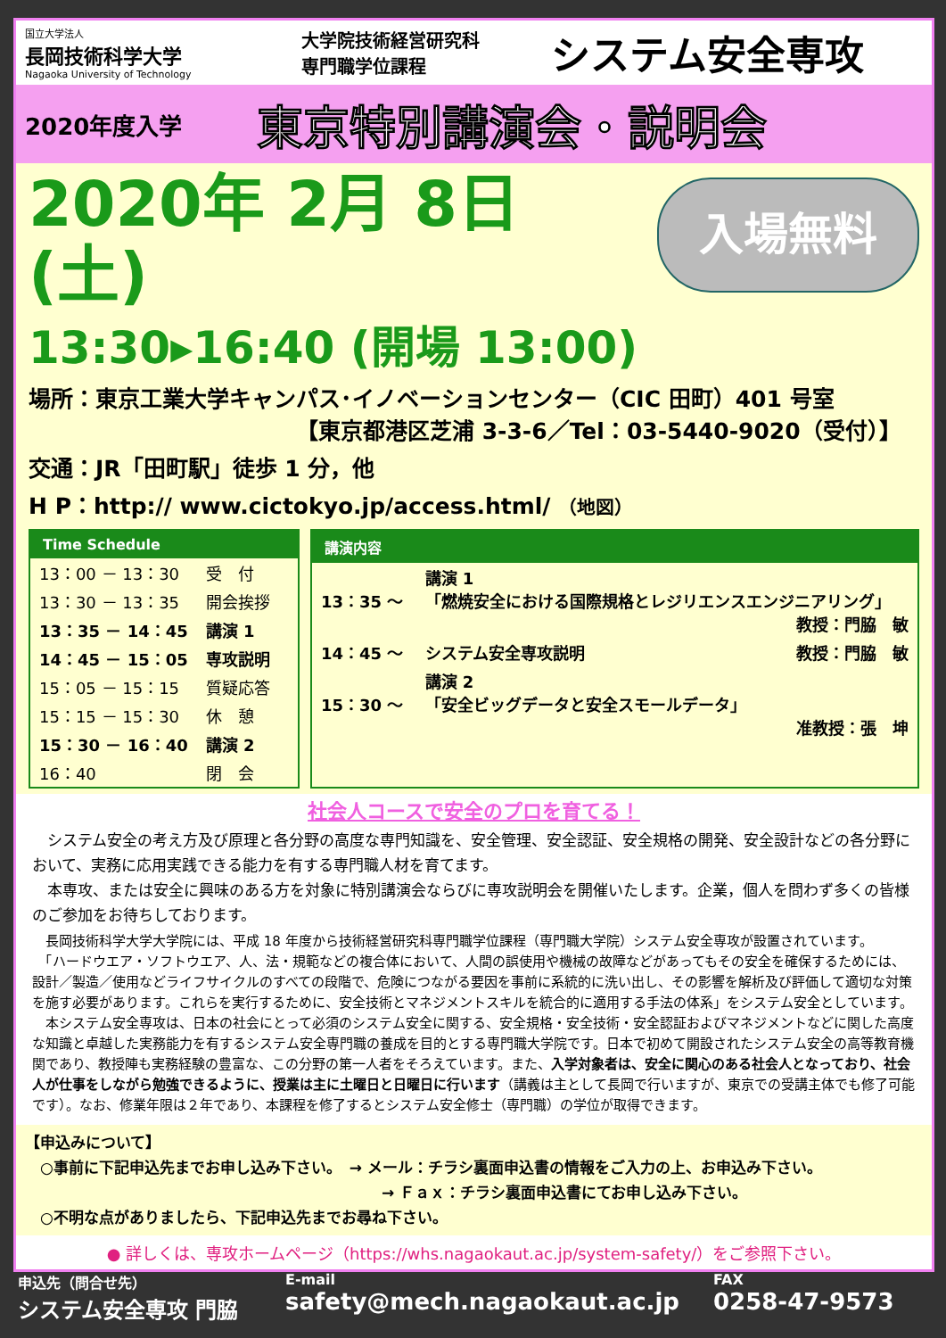国立大学法人
長岡技術科学大学
Nagaoka University of Technology
大学院技術経営研究科
専門職学位課程
システム安全専攻
2020年度入学
東京特別講演会・説明会
入場無料
2020年 2月 8日 (土)
13:30▸16:40 (開場 13:00)
場所：東京工業大学キャンパス･イノベーションセンター（CIC 田町）401 号室
【東京都港区芝浦 3-3-6／Tel：03-5440-9020（受付）】
交通：JR「田町駅」徒歩 1 分，他
H P：http:// www.cictokyo.jp/access.html/ （地図）
Time Schedule
| 13：00 － 13：30 | 受 付 |
| 13：30 － 13：35 | 開会挨拶 |
| 13：35 － 14：45 | 講演 1 |
| 14：45 － 15：05 | 専攻説明 |
| 15：05 － 15：15 | 質疑応答 |
| 15：15 － 15：30 | 休 憩 |
| 15：30 － 16：40 | 講演 2 |
| 16：40 | 閉 会 |
講演内容
| 13：35 ～ | 講演 1 「燃焼安全における国際規格とレジリエンスエンジニアリング」 教授：門脇 敏 |
| 14：45 ～ | システム安全専攻説明 教授：門脇 敏 |
| 15：30 ～ | 講演 2 「安全ビッグデータと安全スモールデータ」 准教授：張 坤 |
社会人コースで安全のプロを育てる！
　システム安全の考え方及び原理と各分野の高度な専門知識を、安全管理、安全認証、安全規格の開発、安全設計などの各分野において、実務に応用実践できる能力を有する専門職人材を育てます。
　本専攻、または安全に興味のある方を対象に特別講演会ならびに専攻説明会を開催いたします。企業，個人を問わず多くの皆様のご参加をお待ちしております。
　長岡技術科学大学大学院には、平成 18 年度から技術経営研究科専門職学位課程（専門職大学院）システム安全専攻が設置されています。
　「ハードウエア・ソフトウエア、人、法・規範などの複合体において、人間の誤使用や機械の故障などがあってもその安全を確保するためには、設計／製造／使用などライフサイクルのすべての段階で、危険につながる要因を事前に系統的に洗い出し、その影響を解析及び評価して適切な対策を施す必要があります。これらを実行するために、安全技術とマネジメントスキルを統合的に適用する手法の体系」をシステム安全としています。
　本システム安全専攻は、日本の社会にとって必須のシステム安全に関する、安全規格・安全技術・安全認証およびマネジメントなどに関した高度な知識と卓越した実務能力を有するシステム安全専門職の養成を目的とする専門職大学院です。日本で初めて開設されたシステム安全の高等教育機関であり、教授陣も実務経験の豊富な、この分野の第一人者をそろえています。また、入学対象者は、安全に関心のある社会人となっており、社会人が仕事をしながら勉強できるように、授業は主に土曜日と日曜日に行います（講義は主として長岡で行いますが、東京での受講主体でも修了可能です）。なお、修業年限は２年であり、本課程を修了するとシステム安全修士（専門職）の学位が取得できます。
【申込みについて】
　○事前に下記申込先までお申し込み下さい。　→ メール：チラシ裏面申込書の情報をご入力の上、お申込み下さい。
→ Ｆａｘ：チラシ裏面申込書にてお申し込み下さい。
　○不明な点がありましたら、下記申込先までお尋ね下さい。
● 詳しくは、専攻ホームページ（https://whs.nagaokaut.ac.jp/system-safety/）をご参照下さい。
申込先（問合せ先）
システム安全専攻 門脇
E-mail
safety@mech.nagaokaut.ac.jp
FAX
0258-47-9573